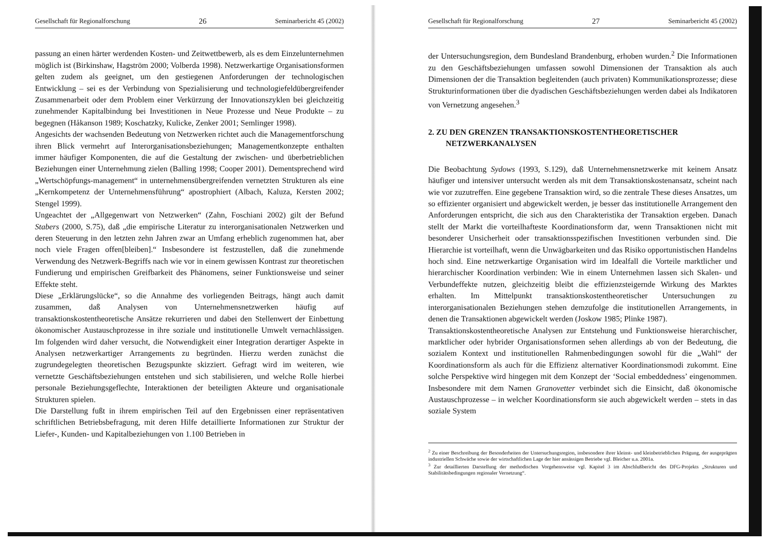Gesellschaft für Regionalforschung 26 Seminarbericht 45 (2002)
passung an einen härter werdenden Kosten- und Zeitwettbewerb, als es dem Einzelunternehmen möglich ist (Birkinshaw, Hagström 2000; Volberda 1998). Netzwerkartige Organisationsformen gelten zudem als geeignet, um den gestiegenen Anforderungen der technologischen Entwicklung – sei es der Verbindung von Spezialisierung und technologiefeldübergreifender Zusammenarbeit oder dem Problem einer Verkürzung der Innovationszyklen bei gleichzeitig zunehmender Kapitalbindung bei Investitionen in Neue Prozesse und Neue Produkte – zu begegnen (Håkanson 1989; Koschatzky, Kulicke, Zenker 2001; Semlinger 1998).
Angesichts der wachsenden Bedeutung von Netzwerken richtet auch die Managementforschung ihren Blick vermehrt auf Interorganisationsbeziehungen; Managementkonzepte enthalten immer häufiger Komponenten, die auf die Gestaltung der zwischen- und überbetrieblichen Beziehungen einer Unternehmung zielen (Balling 1998; Cooper 2001). Dementsprechend wird „Wertschöpfungs-management“ in unternehmensübergreifenden vernetzten Strukturen als eine „Kernkompetenz der Unternehmensführung“ apostrophiert (Albach, Kaluza, Kersten 2002; Stengel 1999).
Ungeachtet der „Allgegenwart von Netzwerken“ (Zahn, Foschiani 2002) gilt der Befund Stabers (2000, S.75), daß „die empirische Literatur zu interorganisationalen Netzwerken und deren Steuerung in den letzten zehn Jahren zwar an Umfang erheblich zugenommen hat, aber noch viele Fragen offen[bleiben].“ Insbesondere ist festzustellen, daß die zunehmende Verwendung des Netzwerk-Begriffs nach wie vor in einem gewissen Kontrast zur theoretischen Fundierung und empirischen Greifbarkeit des Phänomens, seiner Funktionsweise und seiner Effekte steht.
Diese „Erklärungslücke“, so die Annahme des vorliegenden Beitrags, hängt auch damit zusammen, daß Analysen von Unternehmensnetzwerken häufig auf transaktionskostentheoretische Ansätze rekurrieren und dabei den Stellenwert der Einbettung ökonomischer Austauschprozesse in ihre soziale und institutionelle Umwelt vernachlässigen. Im folgenden wird daher versucht, die Notwendigkeit einer Integration derartiger Aspekte in Analysen netzwerkartiger Arrangements zu begründen. Hierzu werden zunächst die zugrundegelegten theoretischen Bezugspunkte skizziert. Gefragt wird im weiteren, wie vernetzte Geschäftsbeziehungen entstehen und sich stabilisieren, und welche Rolle hierbei personale Beziehungsgeflechte, Interaktionen der beteiligten Akteure und organisationale Strukturen spielen.
Die Darstellung fußt in ihrem empirischen Teil auf den Ergebnissen einer repräsentativen schriftlichen Betriebsbefragung, mit deren Hilfe detaillierte Informationen zur Struktur der Liefer-, Kunden- und Kapitalbeziehungen von 1.100 Betrieben in
Gesellschaft für Regionalforschung 27 Seminarbericht 45 (2002)
der Untersuchungsregion, dem Bundesland Brandenburg, erhoben wurden.<sup>2</sup> Die Informationen zu den Geschäftsbeziehungen umfassen sowohl Dimensionen der Transaktion als auch Dimensionen der die Transaktion begleitenden (auch privaten) Kommunikationsprozesse; diese Strukturinformationen über die dyadischen Geschäftsbeziehungen werden dabei als Indikatoren von Vernetzung angesehen.<sup>3</sup>
2. ZU DEN GRENZEN TRANSAKTIONSKOSTENTHEORETISCHER
NETZWERKANALYSEN
Die Beobachtung Sydows (1993, S.129), daß Unternehmensnetzwerke mit keinem Ansatz häufiger und intensiver untersucht werden als mit dem Transaktionskostenansatz, scheint nach wie vor zuzutreffen. Eine gegebene Transaktion wird, so die zentrale These dieses Ansatzes, um so effizienter organisiert und abgewickelt werden, je besser das institutionelle Arrangement den Anforderungen entspricht, die sich aus den Charakteristika der Transaktion ergeben. Danach stellt der Markt die vorteilhafteste Koordinationsform dar, wenn Transaktionen nicht mit besonderer Unsicherheit oder transaktionsspezifischen Investitionen verbunden sind. Die Hierarchie ist vorteilhaft, wenn die Unwägbarkeiten und das Risiko opportunistischen Handelns hoch sind. Eine netzwerkartige Organisation wird im Idealfall die Vorteile marktlicher und hierarchischer Koordination verbinden: Wie in einem Unternehmen lassen sich Skalen- und Verbundeffekte nutzen, gleichzeitig bleibt die effizienzsteigernde Wirkung des Marktes erhalten. Im Mittelpunkt transaktionskostentheoretischer Untersuchungen zu interorganisationalen Beziehungen stehen demzufolge die institutionellen Arrangements, in denen die Transaktionen abgewickelt werden (Joskow 1985; Plinke 1987).
Transaktionskostentheoretische Analysen zur Entstehung und Funktionsweise hierarchischer, marktlicher oder hybrider Organisationsformen sehen allerdings ab von der Bedeutung, die sozialem Kontext und institutionellen Rahmenbedingungen sowohl für die „Wahl“ der Koordinationsform als auch für die Effizienz alternativer Koordinationsmodi zukommt. Eine solche Perspektive wird hingegen mit dem Konzept der ‘Social embeddedness’ eingenommen. Insbesondere mit dem Namen Granovetter verbindet sich die Einsicht, daß ökonomische Austauschprozesse – in welcher Koordinationsform sie auch abgewickelt werden – stets in das soziale System
<sup>2</sup> Zu einer Beschreibung der Besonderheiten der Untersuchungsregion, insbesondere ihrer kleinst- und kleinbetrieblichen Prägung, der ausgeprägten industriellen Schwäche sowie der wirtschaftlichen Lage der hier ansässigen Betriebe vgl. Bleicher u.a. 2001a.
<sup>3</sup> Zur detaillierten Darstellung der methodischen Vorgehensweise vgl. Kapitel 3 im Abschlußbericht des DFG-Projekts „Strukturen und Stabilitätsbedingungen regionaler Vernetzung“.